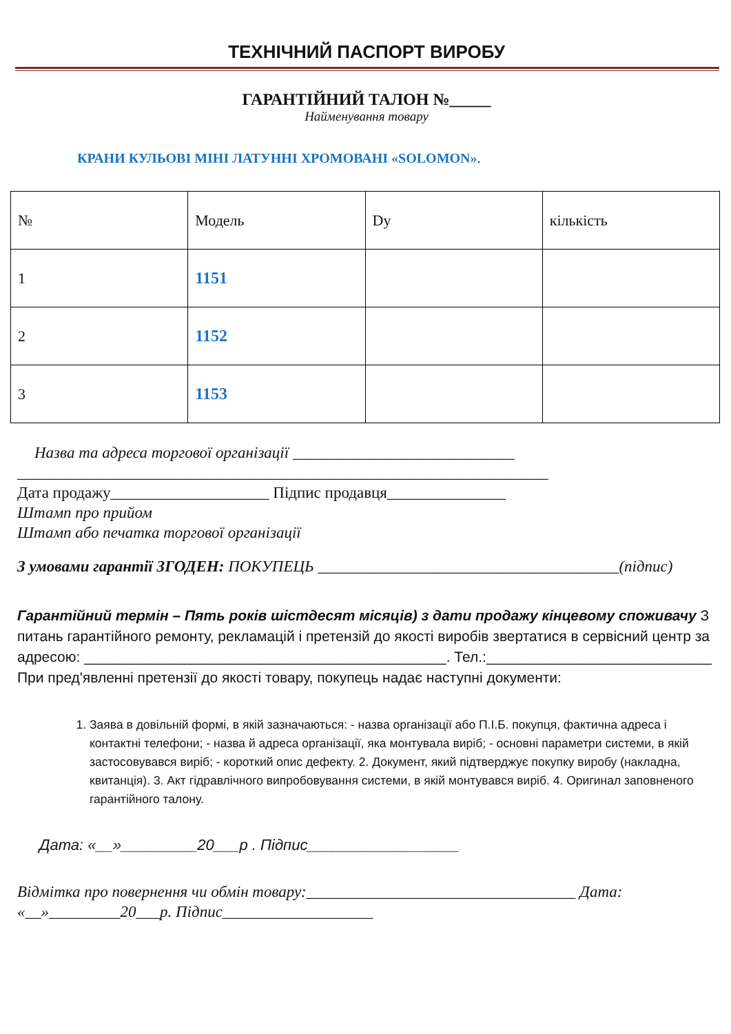ТЕХНІЧНИЙ ПАСПОРТ ВИРОБУ
ГАРАНТІЙНИЙ ТАЛОН №_____
Найменування товару
КРАНИ КУЛЬОВІ МІНІ ЛАТУННІ ХРОМОВАНІ «SOLOMON».
| № | Модель | Dу | кількість |
| 1 | 1151 | | |
| 2 | 1152 | | |
| 3 | 1153 | | |
Назва та адреса торгової організації ____________________________
___________________________________________________________________
Дата продажу____________________ Підпис продавця_______________
Штамп про прийом
Штамп або печатка торгової організації
З умовами гарантії ЗГОДЕН: ПОКУПЕЦЬ ______________________________________(підпис)
Гарантійний термін – Пять років шістдесят місяців) з дати продажу кінцевому споживачу З питань гарантійного ремонту, рекламацій і претензій до якості виробів звертатися в сервісний центр за адресою: _____________________________________________. Тел.:____________________________ При пред'явленні претензії до якості товару, покупець надає наступні документи:
1. Заява в довільній формі, в якій зазначаються: - назва організації або П.І.Б. покупця, фактична адреса і контактні телефони; - назва й адреса організації, яка монтувала виріб; - основні параметри системи, в якій застосовувався виріб; - короткий опис дефекту. 2. Документ, який підтверджує покупку виробу (накладна, квитанція). 3. Акт гідравлічного випробовування системи, в якій монтувався виріб. 4. Оригинал заповненого гарантійного талону.
Дата: «__»_________20___р . Підпис__________________
Відмітка про повернення чи обмін товару:__________________________________ Дата: «__»_________20___р. Підпис___________________